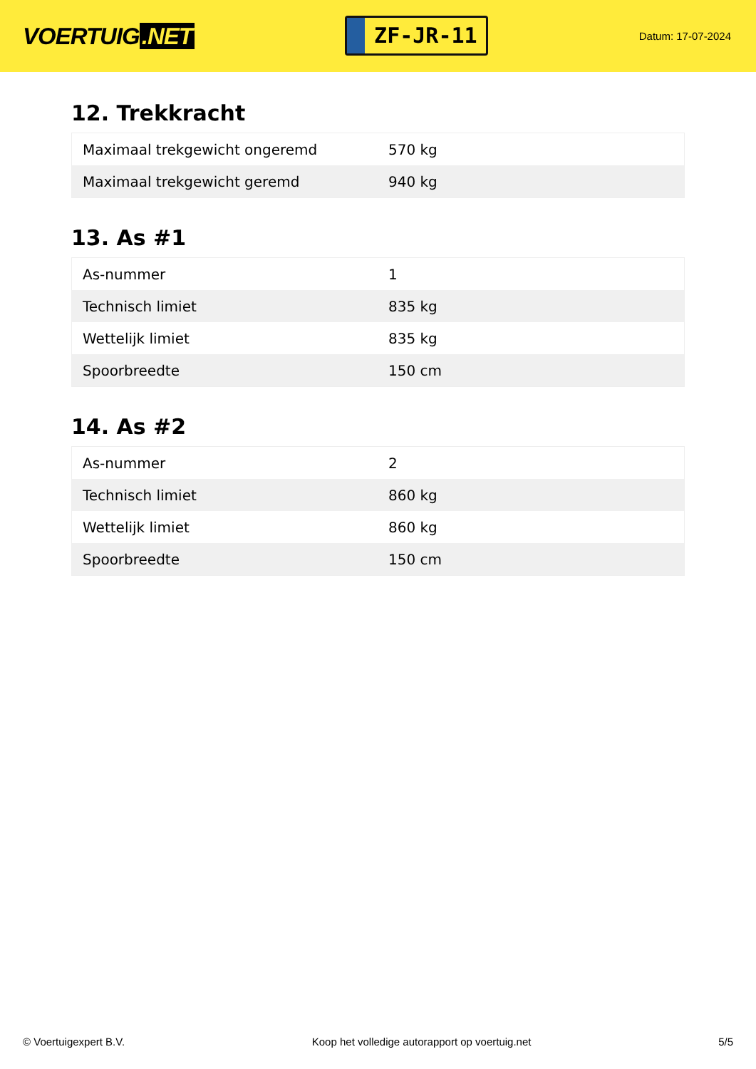VOERTUIG.NET
ZF-JR-11
Datum: 17-07-2024
12. Trekkracht
| Maximaal trekgewicht ongeremd | 570 kg |
| Maximaal trekgewicht geremd | 940 kg |
13. As #1
| As-nummer | 1 |
| Technisch limiet | 835 kg |
| Wettelijk limiet | 835 kg |
| Spoorbreedte | 150 cm |
14. As #2
| As-nummer | 2 |
| Technisch limiet | 860 kg |
| Wettelijk limiet | 860 kg |
| Spoorbreedte | 150 cm |
© Voertuigexpert B.V. Koop het volledige autorapport op voertuig.net 5/5